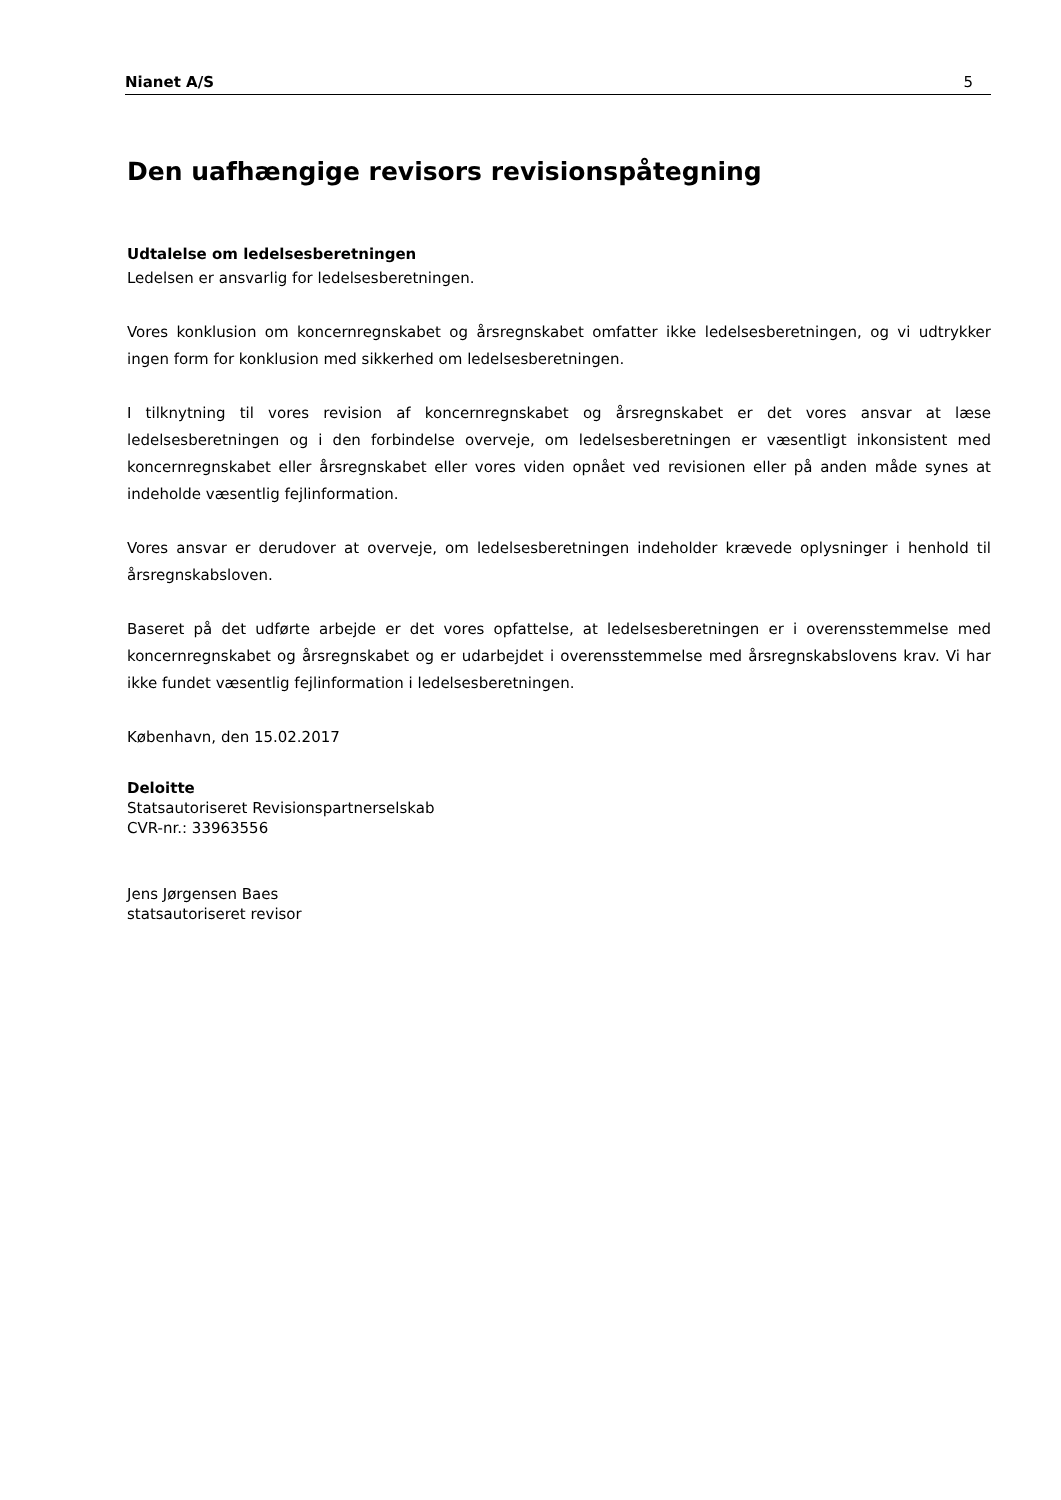Nianet A/S 5
Den uafhængige revisors revisionspåtegning
Udtalelse om ledelsesberetningen
Ledelsen er ansvarlig for ledelsesberetningen.
Vores konklusion om koncernregnskabet og årsregnskabet omfatter ikke ledelsesberetningen, og vi udtrykker ingen form for konklusion med sikkerhed om ledelsesberetningen.
I tilknytning til vores revision af koncernregnskabet og årsregnskabet er det vores ansvar at læse ledelsesberetningen og i den forbindelse overveje, om ledelsesberetningen er væsentligt inkonsistent med koncernregnskabet eller årsregnskabet eller vores viden opnået ved revisionen eller på anden måde synes at indeholde væsentlig fejlinformation.
Vores ansvar er derudover at overveje, om ledelsesberetningen indeholder krævede oplysninger i henhold til årsregnskabsloven.
Baseret på det udførte arbejde er det vores opfattelse, at ledelsesberetningen er i overensstemmelse med koncernregnskabet og årsregnskabet og er udarbejdet i overensstemmelse med årsregnskabslovens krav. Vi har ikke fundet væsentlig fejlinformation i ledelsesberetningen.
København, den 15.02.2017
Deloitte
Statsautoriseret Revisionspartnerselskab
CVR-nr.: 33963556
Jens Jørgensen Baes
statsautoriseret revisor